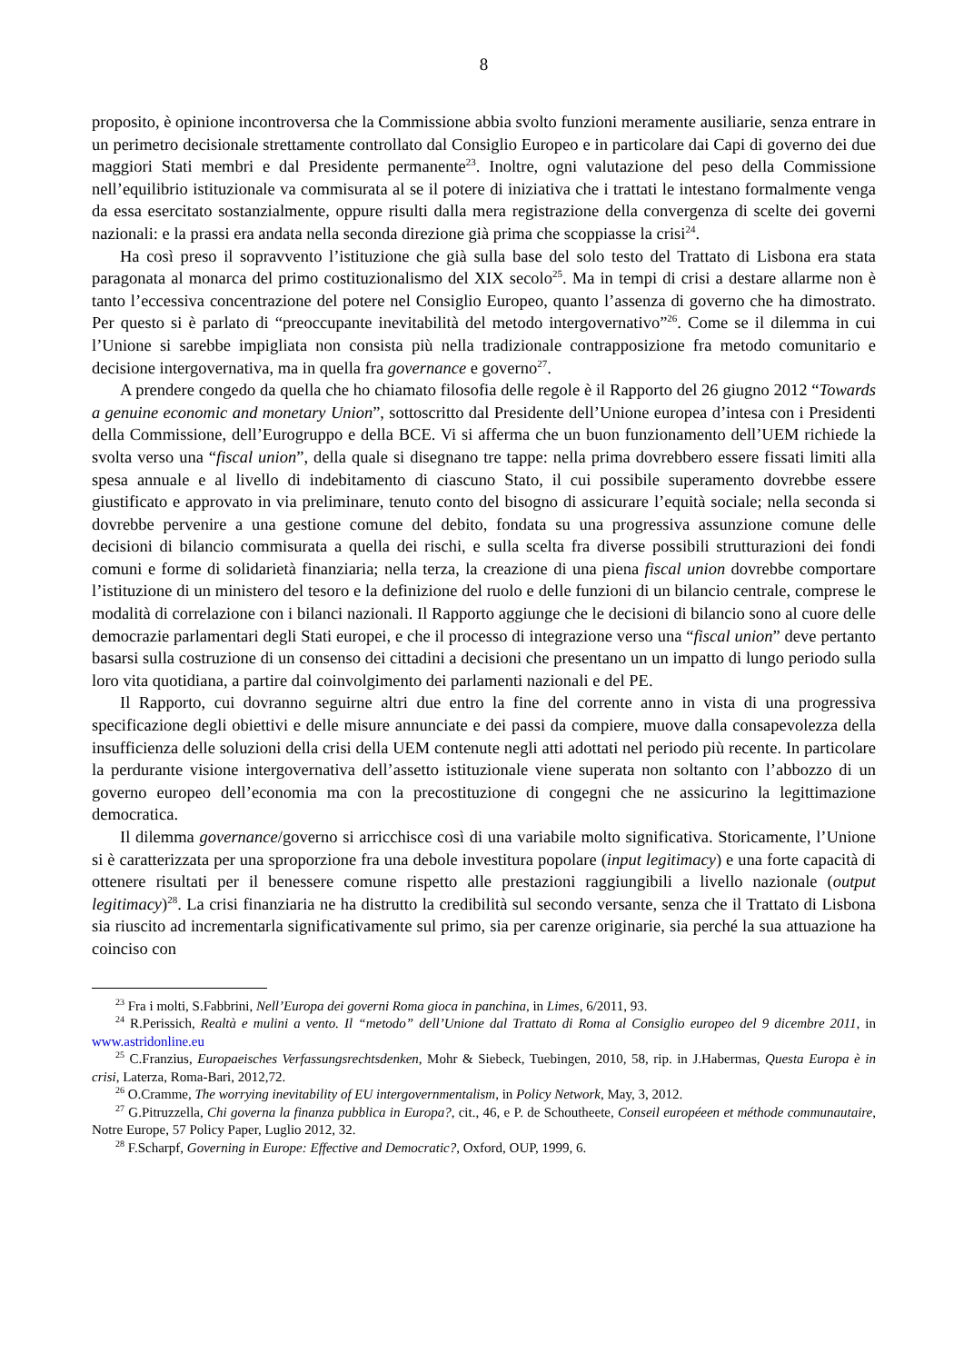8
proposito, è opinione incontroversa che la Commissione abbia svolto funzioni meramente ausiliarie, senza entrare in un perimetro decisionale strettamente controllato dal Consiglio Europeo e in particolare dai Capi di governo dei due maggiori Stati membri e dal Presidente permanente<sup>23</sup>. Inoltre, ogni valutazione del peso della Commissione nell’equilibrio istituzionale va commisurata al se il potere di iniziativa che i trattati le intestano formalmente venga da essa esercitato sostanzialmente, oppure risulti dalla mera registrazione della convergenza di scelte dei governi nazionali: e la prassi era andata nella seconda direzione già prima che scoppiasse la crisi<sup>24</sup>.
Ha così preso il sopravvento l’istituzione che già sulla base del solo testo del Trattato di Lisbona era stata paragonata al monarca del primo costituzionalismo del XIX secolo<sup>25</sup>. Ma in tempi di crisi a destare allarme non è tanto l’eccessiva concentrazione del potere nel Consiglio Europeo, quanto l’assenza di governo che ha dimostrato. Per questo si è parlato di “preoccupante inevitabilità del metodo intergovernativo”<sup>26</sup>. Come se il dilemma in cui l’Unione si sarebbe impigliata non consista più nella tradizionale contrapposizione fra metodo comunitario e decisione intergovernativa, ma in quella fra governance e governo<sup>27</sup>.
A prendere congedo da quella che ho chiamato filosofia delle regole è il Rapporto del 26 giugno 2012 “Towards a genuine economic and monetary Union”, sottoscritto dal Presidente dell’Unione europea d’intesa con i Presidenti della Commissione, dell’Eurogruppo e della BCE. Vi si afferma che un buon funzionamento dell’UEM richiede la svolta verso una “fiscal union”, della quale si disegnano tre tappe: nella prima dovrebbero essere fissati limiti alla spesa annuale e al livello di indebitamento di ciascuno Stato, il cui possibile superamento dovrebbe essere giustificato e approvato in via preliminare, tenuto conto del bisogno di assicurare l’equità sociale; nella seconda si dovrebbe pervenire a una gestione comune del debito, fondata su una progressiva assunzione comune delle decisioni di bilancio commisurata a quella dei rischi, e sulla scelta fra diverse possibili strutturazioni dei fondi comuni e forme di solidarietà finanziaria; nella terza, la creazione di una piena fiscal union dovrebbe comportare l’istituzione di un ministero del tesoro e la definizione del ruolo e delle funzioni di un bilancio centrale, comprese le modalità di correlazione con i bilanci nazionali. Il Rapporto aggiunge che le decisioni di bilancio sono al cuore delle democrazie parlamentari degli Stati europei, e che il processo di integrazione verso una “fiscal union” deve pertanto basarsi sulla costruzione di un consenso dei cittadini a decisioni che presentano un un impatto di lungo periodo sulla loro vita quotidiana, a partire dal coinvolgimento dei parlamenti nazionali e del PE.
Il Rapporto, cui dovranno seguirne altri due entro la fine del corrente anno in vista di una progressiva specificazione degli obiettivi e delle misure annunciate e dei passi da compiere, muove dalla consapevolezza della insufficienza delle soluzioni della crisi della UEM contenute negli atti adottati nel periodo più recente. In particolare la perdurante visione intergovernativa dell’assetto istituzionale viene superata non soltanto con l’abbozzo di un governo europeo dell’economia ma con la precostituzione di congegni che ne assicurino la legittimazione democratica.
Il dilemma governance/governo si arricchisce così di una variabile molto significativa. Storicamente, l’Unione si è caratterizzata per una sproporzione fra una debole investitura popolare (input legitimacy) e una forte capacità di ottenere risultati per il benessere comune rispetto alle prestazioni raggiungibili a livello nazionale (output legitimacy)<sup>28</sup>. La crisi finanziaria ne ha distrutto la credibilità sul secondo versante, senza che il Trattato di Lisbona sia riuscito ad incrementarla significativamente sul primo, sia per carenze originarie, sia perché la sua attuazione ha coinciso con
<sup>23</sup> Fra i molti, S.Fabbrini, Nell’Europa dei governi Roma gioca in panchina, in Limes, 6/2011, 93.
<sup>24</sup> R.Perissich, Realtà e mulini a vento. Il “metodo” dell’Unione dal Trattato di Roma al Consiglio europeo del 9 dicembre 2011, in www.astridonline.eu
<sup>25</sup> C.Franzius, Europaeisches Verfassungsrechtsdenken, Mohr & Siebeck, Tuebingen, 2010, 58, rip. in J.Habermas, Questa Europa è in crisi, Laterza, Roma-Bari, 2012,72.
<sup>26</sup> O.Cramme, The worrying inevitability of EU intergovernmentalism, in Policy Network, May, 3, 2012.
<sup>27</sup> G.Pitruzzella, Chi governa la finanza pubblica in Europa?, cit., 46, e P. de Schoutheete, Conseil européeen et méthode communautaire, Notre Europe, 57 Policy Paper, Luglio 2012, 32.
<sup>28</sup> F.Scharpf, Governing in Europe: Effective and Democratic?, Oxford, OUP, 1999, 6.